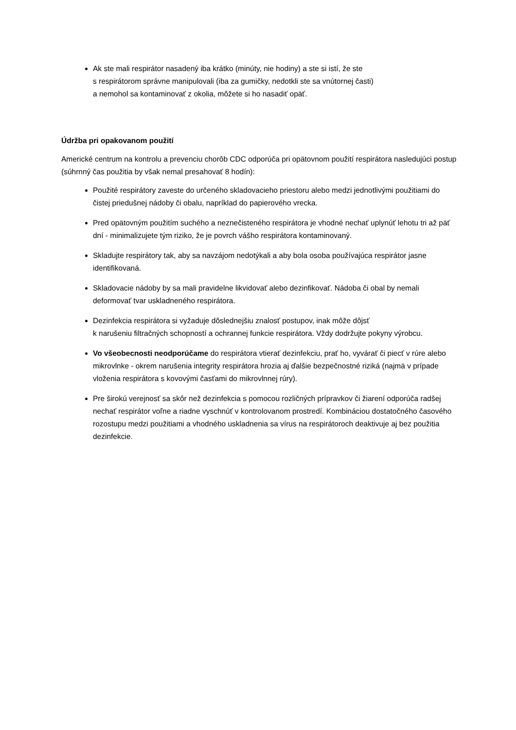Ak ste mali respirátor nasadený iba krátko (minúty, nie hodiny) a ste si istí, že ste
s respirátorom správne manipulovali (iba za gumičky, nedotkli ste sa vnútornej časti)
a nemohol sa kontaminovať z okolia, môžete si ho nasadiť opäť.
Údržba pri opakovanom použití
Americké centrum na kontrolu a prevenciu chorôb CDC odporúča pri opätovnom použití respirátora nasledujúci postup (súhrnný čas použitia by však nemal presahovať 8 hodín):
Použité respirátory zaveste do určeného skladovacieho priestoru alebo medzi jednotlivými použitiami do čistej priedušnej nádoby či obalu, napríklad do papierového vrecka.
Pred opätovným použitím suchého a neznečisteného respirátora je vhodné nechať uplynúť lehotu tri až päť dní - minimalizujete tým riziko, že je povrch vášho respirátora kontaminovaný.
Skladujte respirátory tak, aby sa navzájom nedotýkali a aby bola osoba používajúca respirátor jasne identifikovaná.
Skladovacie nádoby by sa mali pravidelne likvidovať alebo dezinfikovať. Nádoba či obal by nemali deformovať tvar uskladneného respirátora.
Dezinfekcia respirátora si vyžaduje dôslednejšiu znalosť postupov, inak môže dôjsť
k narušeniu filtračných schopností a ochrannej funkcie respirátora. Vždy dodržujte pokyny výrobcu.
Vo všeobecnosti neodporúčame do respirátora vtierať dezinfekciu, prať ho, vyvárať či piecť v rúre alebo mikrovlnke - okrem narušenia integrity respirátora hrozia aj ďalšie bezpečnostné riziká (najmä v prípade vloženia respirátora s kovovými časťami do mikrovlnnej rúry).
Pre širokú verejnosť sa skôr než dezinfekcia s pomocou rozličných prípravkov či žiarení odporúča radšej nechať respirátor voľne a riadne vyschnúť v kontrolovanom prostredí. Kombináciou dostatočného časového rozostupu medzi použitiami a vhodného uskladnenia sa vírus na respirátoroch deaktivuje aj bez použitia dezinfekcie.